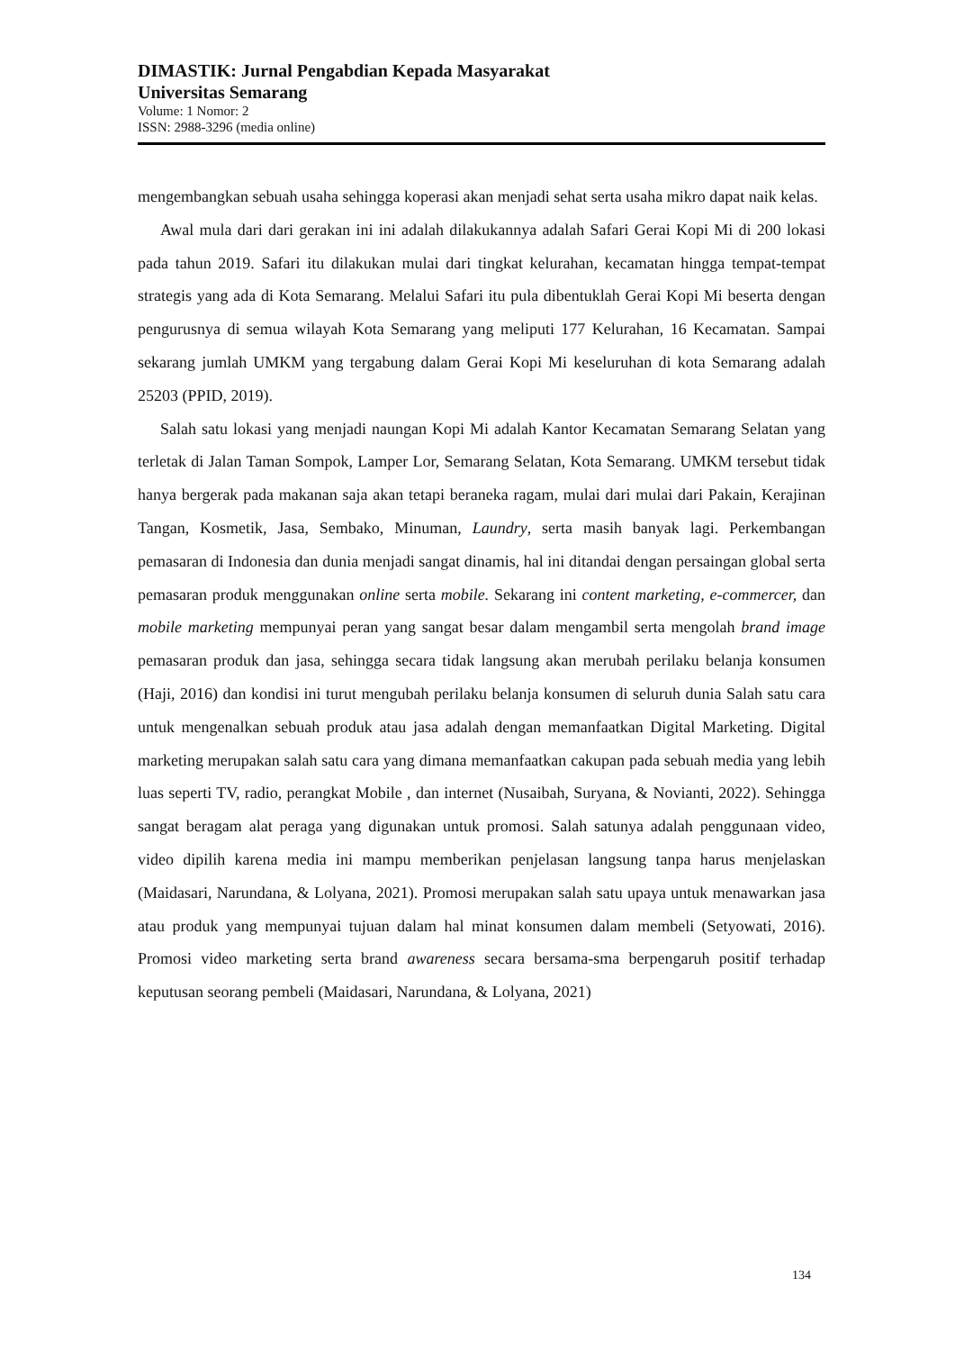DIMASTIK: Jurnal Pengabdian Kepada Masyarakat
Universitas Semarang
Volume: 1 Nomor: 2
ISSN: 2988-3296 (media online)
mengembangkan sebuah usaha sehingga koperasi akan menjadi sehat serta usaha mikro dapat naik kelas.
Awal mula dari dari gerakan ini ini adalah dilakukannya adalah Safari Gerai Kopi Mi di 200 lokasi pada tahun 2019. Safari itu dilakukan mulai dari tingkat kelurahan, kecamatan hingga tempat-tempat strategis yang ada di Kota Semarang. Melalui Safari itu pula dibentuklah Gerai Kopi Mi beserta dengan pengurusnya di semua wilayah Kota Semarang yang meliputi 177 Kelurahan, 16 Kecamatan. Sampai sekarang jumlah UMKM yang tergabung dalam Gerai Kopi Mi keseluruhan di kota Semarang adalah 25203 (PPID, 2019).
Salah satu lokasi yang menjadi naungan Kopi Mi adalah Kantor Kecamatan Semarang Selatan yang terletak di Jalan Taman Sompok, Lamper Lor, Semarang Selatan, Kota Semarang. UMKM tersebut tidak hanya bergerak pada makanan saja akan tetapi beraneka ragam, mulai dari mulai dari Pakain, Kerajinan Tangan, Kosmetik, Jasa, Sembako, Minuman, Laundry, serta masih banyak lagi. Perkembangan pemasaran di Indonesia dan dunia menjadi sangat dinamis, hal ini ditandai dengan persaingan global serta pemasaran produk menggunakan online serta mobile. Sekarang ini content marketing, e-commercer, dan mobile marketing mempunyai peran yang sangat besar dalam mengambil serta mengolah brand image pemasaran produk dan jasa, sehingga secara tidak langsung akan merubah perilaku belanja konsumen (Haji, 2016) dan kondisi ini turut mengubah perilaku belanja konsumen di seluruh dunia Salah satu cara untuk mengenalkan sebuah produk atau jasa adalah dengan memanfaatkan Digital Marketing. Digital marketing merupakan salah satu cara yang dimana memanfaatkan cakupan pada sebuah media yang lebih luas seperti TV, radio, perangkat Mobile , dan internet (Nusaibah, Suryana, & Novianti, 2022). Sehingga sangat beragam alat peraga yang digunakan untuk promosi. Salah satunya adalah penggunaan video, video dipilih karena media ini mampu memberikan penjelasan langsung tanpa harus menjelaskan (Maidasari, Narundana, & Lolyana, 2021). Promosi merupakan salah satu upaya untuk menawarkan jasa atau produk yang mempunyai tujuan dalam hal minat konsumen dalam membeli (Setyowati, 2016). Promosi video marketing serta brand awareness secara bersama-sma berpengaruh positif terhadap keputusan seorang pembeli (Maidasari, Narundana, & Lolyana, 2021)
134